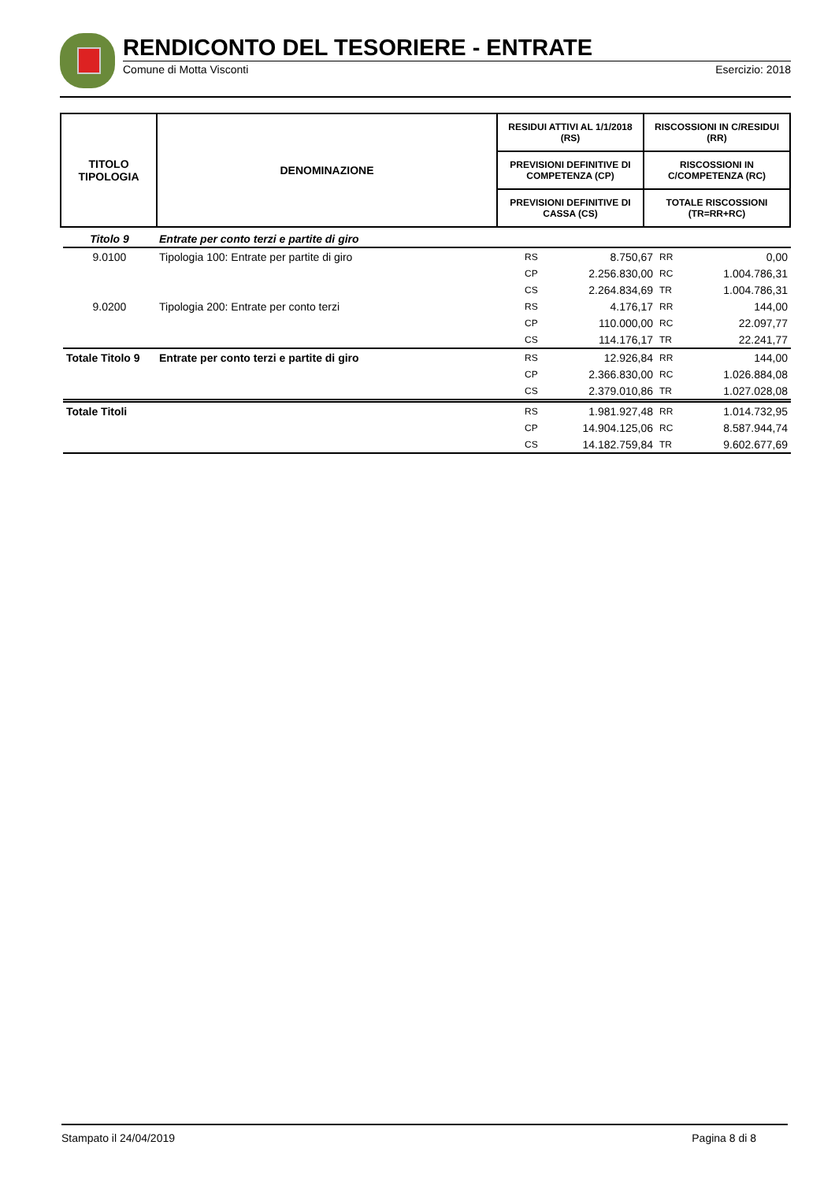RENDICONTO DEL TESORIERE - ENTRATE
Comune di Motta Visconti Esercizio: 2018
| TITOLO TIPOLOGIA | DENOMINAZIONE | RESIDUI ATTIVI AL 1/1/2018 (RS) | RISCOSSIONI IN C/RESIDUI (RR) |
| --- | --- | --- | --- |
| | | PREVISIONI DEFINITIVE DI COMPETENZA (CP) | RISCOSSIONI IN C/COMPETENZA (RC) |
| | | PREVISIONI DEFINITIVE DI CASSA (CS) | TOTALE RISCOSSIONI (TR=RR+RC) |
| Titolo 9 | Entrate per conto terzi e partite di giro | | | | |
| 9.0100 | Tipologia 100: Entrate per partite di giro | RS | 8.750,67 | RR | 0,00 |
| | | CP | 2.256.830,00 | RC | 1.004.786,31 |
| | | CS | 2.264.834,69 | TR | 1.004.786,31 |
| 9.0200 | Tipologia 200: Entrate per conto terzi | RS | 4.176,17 | RR | 144,00 |
| | | CP | 110.000,00 | RC | 22.097,77 |
| | | CS | 114.176,17 | TR | 22.241,77 |
| Totale Titolo 9 | Entrate per conto terzi e partite di giro | RS | 12.926,84 | RR | 144,00 |
| | | CP | 2.366.830,00 | RC | 1.026.884,08 |
| | | CS | 2.379.010,86 | TR | 1.027.028,08 |
| Totale Titoli | | RS | 1.981.927,48 | RR | 1.014.732,95 |
| | | CP | 14.904.125,06 | RC | 8.587.944,74 |
| | | CS | 14.182.759,84 | TR | 9.602.677,69 |
Stampato il 24/04/2019 Pagina 8 di 8